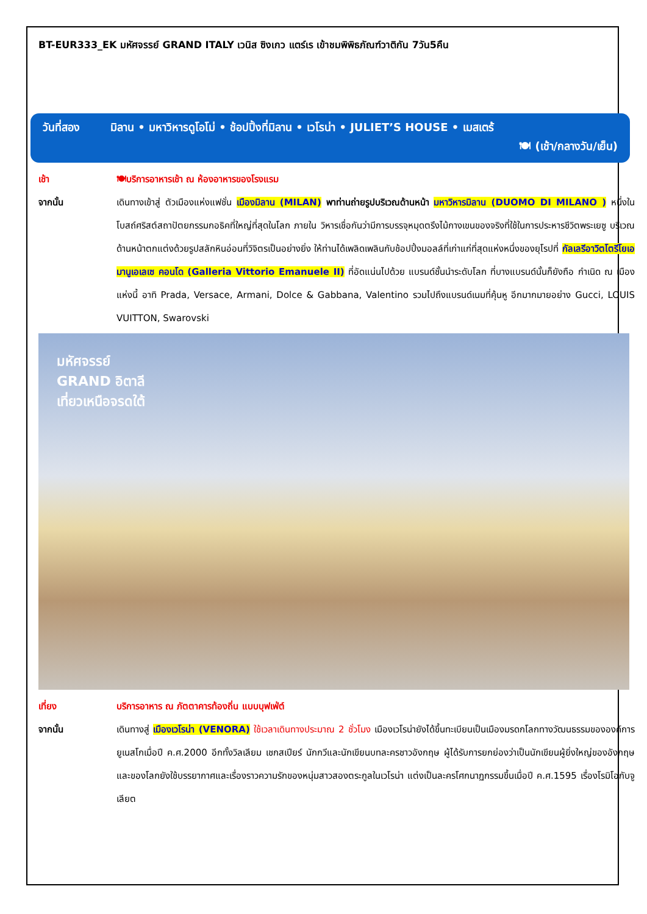BT-EUR333_EK มหัศจรรย์ GRAND ITALY เวนิส ซิงเกว แตร์เร เข้าชมพิพิธภัณฑ์วาติกัน 7วัน5คืน
วันที่สอง มิลาน • มหาวิหารดูโอโม่ • ช้อปปิ้งที่มิลาน • เวโรน่า • JULIET’S HOUSE • เมสเตร้
🍽 (เช้า/กลางวัน/เย็น)
เช้า 🍽บริการอาหารเช้า ณ ห้องอาหารของโรงแรม
จากนั้น เดินทางเข้าสู่ ตัวเมืองแห่งแฟชั่น เมืองมิลาน (MILAN) พาท่านถ่ายรูปบริเวณด้านหน้า มหาวิหารมิลาน (DUOMO DI MILANO ) หนึ่งในโบสถ์ศริสต์สถาปัตยกรรมกอธิคที่ใหญ่ที่สุดในโลก ภายใน วิหารเชื่อกันว่ามีการบรรจุหมุดตรึงไม้กางเขนของจริงที่ใช้ในการประหารชีวิตพระเยซู บริเวณด้านหน้าตกแต่งด้วยรูปสลักหินอ่อนที่วิจิตรเป็นอย่างยิ่ง ให้ท่านได้เพลิดเพลินกับช้อปปิ้งมอลล์ที่เก่าแก่ที่สุดแห่งหนึ่งของยุโรปที่ กัลเลรีอาวิตโตรีโยเอมานูเอเลเซ คอนโด (Galleria Vittorio Emanuele II) ที่อัดแน่นไปด้วย แบรนด์ชั้นนำระดับโลก ที่บางแบรนด์นั้นก็ยังถือ กำเนิด ณ เมืองแห่งนี้ อาทิ Prada, Versace, Armani, Dolce & Gabbana, Valentino รวมไปถึงแบรนด์เนมที่คุ้นหู อีกมากมายอย่าง Gucci, LOUIS VUITTON, Swarovski
มหัศจรรย์
GRAND อิตาลี
เที่ยวเหนือจรดใต้
เที่ยง บริการอาหาร ณ ภัตตาคารท้องถิ่น แบบบุฟเฟ่ต์
จากนั้น เดินทางสู่ เมืองเวโรน่า (VENORA) ใช้เวลาเดินทางประมาณ 2 ชั่วโมง เมืองเวโรน่ายังได้ขึ้นทะเบียนเป็นเมืองมรดกโลกทางวัฒนธรรมขององค์การยูเนสโกเมื่อปี ค.ศ.2000 อีกทั้งวิลเลียม เชกสเปียร์ นักกวีและนักเขียนบทละครชาวอังกฤษ ผู้ได้รับการยกย่องว่าเป็นนักเขียนผู้ยิ่งใหญ่ของอังกฤษและของโลกยังใช้บรรยากาศและเรื่องราวความรักของหนุ่มสาวสองตระกูลในเวโรน่า แต่งเป็นละครโศกนาฏกรรมขึ้นเมื่อปี ค.ศ.1595 เรื่องโรมิโอกับจูเลียต